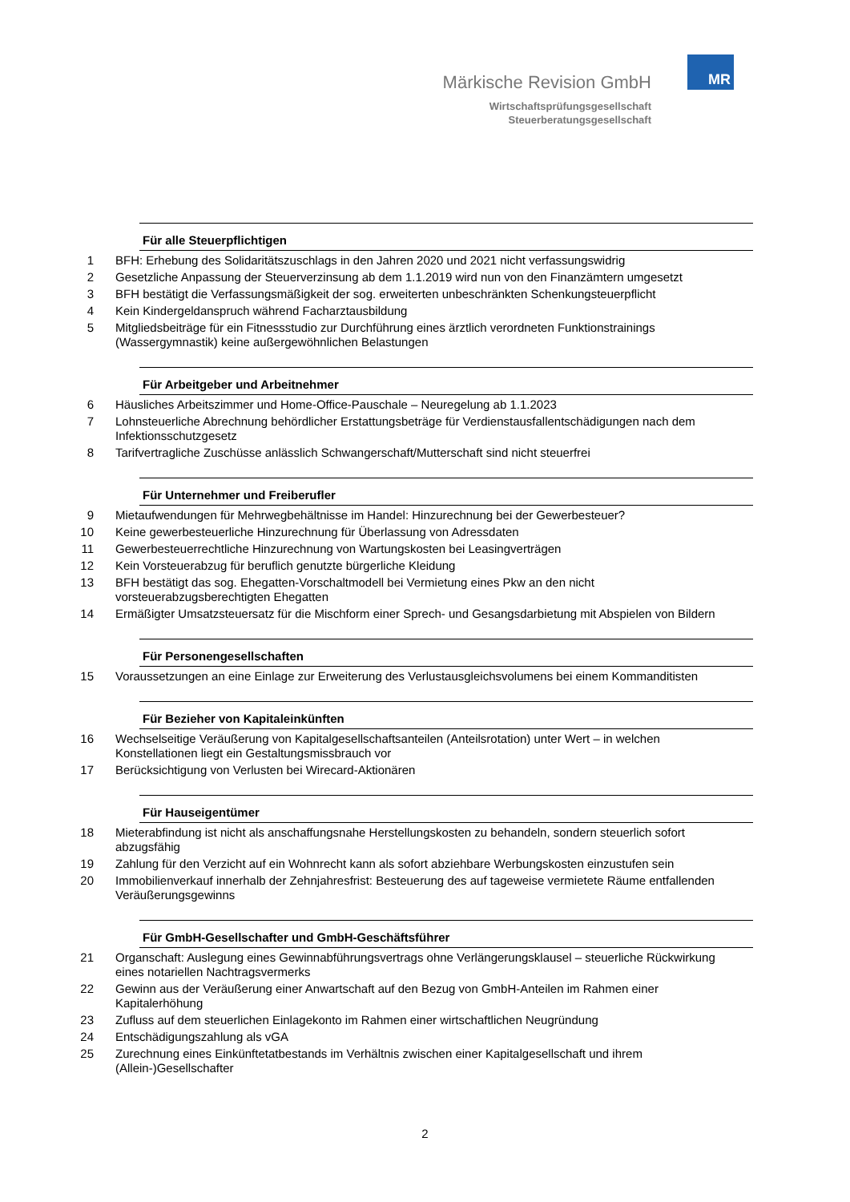Märkische Revision GmbH
Wirtschaftsprüfungsgesellschaft
Steuerberatungsgesellschaft
MR
Für alle Steuerpflichtigen
1 BFH: Erhebung des Solidaritätszuschlags in den Jahren 2020 und 2021 nicht verfassungswidrig
2 Gesetzliche Anpassung der Steuerverzinsung ab dem 1.1.2019 wird nun von den Finanzämtern umgesetzt
3 BFH bestätigt die Verfassungsmäßigkeit der sog. erweiterten unbeschränkten Schenkungsteuerpflicht
4 Kein Kindergeldanspruch während Facharztausbildung
5 Mitgliedsbeiträge für ein Fitnessstudio zur Durchführung eines ärztlich verordneten Funktionstrainings (Wassergymnastik) keine außergewöhnlichen Belastungen
Für Arbeitgeber und Arbeitnehmer
6 Häusliches Arbeitszimmer und Home-Office-Pauschale – Neuregelung ab 1.1.2023
7 Lohnsteuerliche Abrechnung behördlicher Erstattungsbeträge für Verdienstausfallentschädigungen nach dem Infektionsschutzgesetz
8 Tarifvertragliche Zuschüsse anlässlich Schwangerschaft/Mutterschaft sind nicht steuerfrei
Für Unternehmer und Freiberufler
9 Mietaufwendungen für Mehrwegbehältnisse im Handel: Hinzurechnung bei der Gewerbesteuer?
10 Keine gewerbesteuerliche Hinzurechnung für Überlassung von Adressdaten
11 Gewerbesteuerrechtliche Hinzurechnung von Wartungskosten bei Leasingverträgen
12 Kein Vorsteuerabzug für beruflich genutzte bürgerliche Kleidung
13 BFH bestätigt das sog. Ehegatten-Vorschaltmodell bei Vermietung eines Pkw an den nicht vorsteuerabzugsberechtigten Ehegatten
14 Ermäßigter Umsatzsteuersatz für die Mischform einer Sprech- und Gesangsdarbietung mit Abspielen von Bildern
Für Personengesellschaften
15 Voraussetzungen an eine Einlage zur Erweiterung des Verlustausgleichsvolumens bei einem Kommanditisten
Für Bezieher von Kapitaleinkünften
16 Wechselseitige Veräußerung von Kapitalgesellschaftsanteilen (Anteilsrotation) unter Wert – in welchen Konstellationen liegt ein Gestaltungsmissbrauch vor
17 Berücksichtigung von Verlusten bei Wirecard-Aktionären
Für Hauseigentümer
18 Mieterabfindung ist nicht als anschaffungsnahe Herstellungskosten zu behandeln, sondern steuerlich sofort abzugsfähig
19 Zahlung für den Verzicht auf ein Wohnrecht kann als sofort abziehbare Werbungskosten einzustufen sein
20 Immobilienverkauf innerhalb der Zehnjahresfrist: Besteuerung des auf tageweise vermietete Räume entfallenden Veräußerungsgewinns
Für GmbH-Gesellschafter und GmbH-Geschäftsführer
21 Organschaft: Auslegung eines Gewinnabführungsvertrags ohne Verlängerungsklausel – steuerliche Rückwirkung eines notariellen Nachtragsvermerks
22 Gewinn aus der Veräußerung einer Anwartschaft auf den Bezug von GmbH-Anteilen im Rahmen einer Kapitalerhöhung
23 Zufluss auf dem steuerlichen Einlagekonto im Rahmen einer wirtschaftlichen Neugründung
24 Entschädigungszahlung als vGA
25 Zurechnung eines Einkünftetatbestands im Verhältnis zwischen einer Kapitalgesellschaft und ihrem (Allein-)Gesellschafter
2